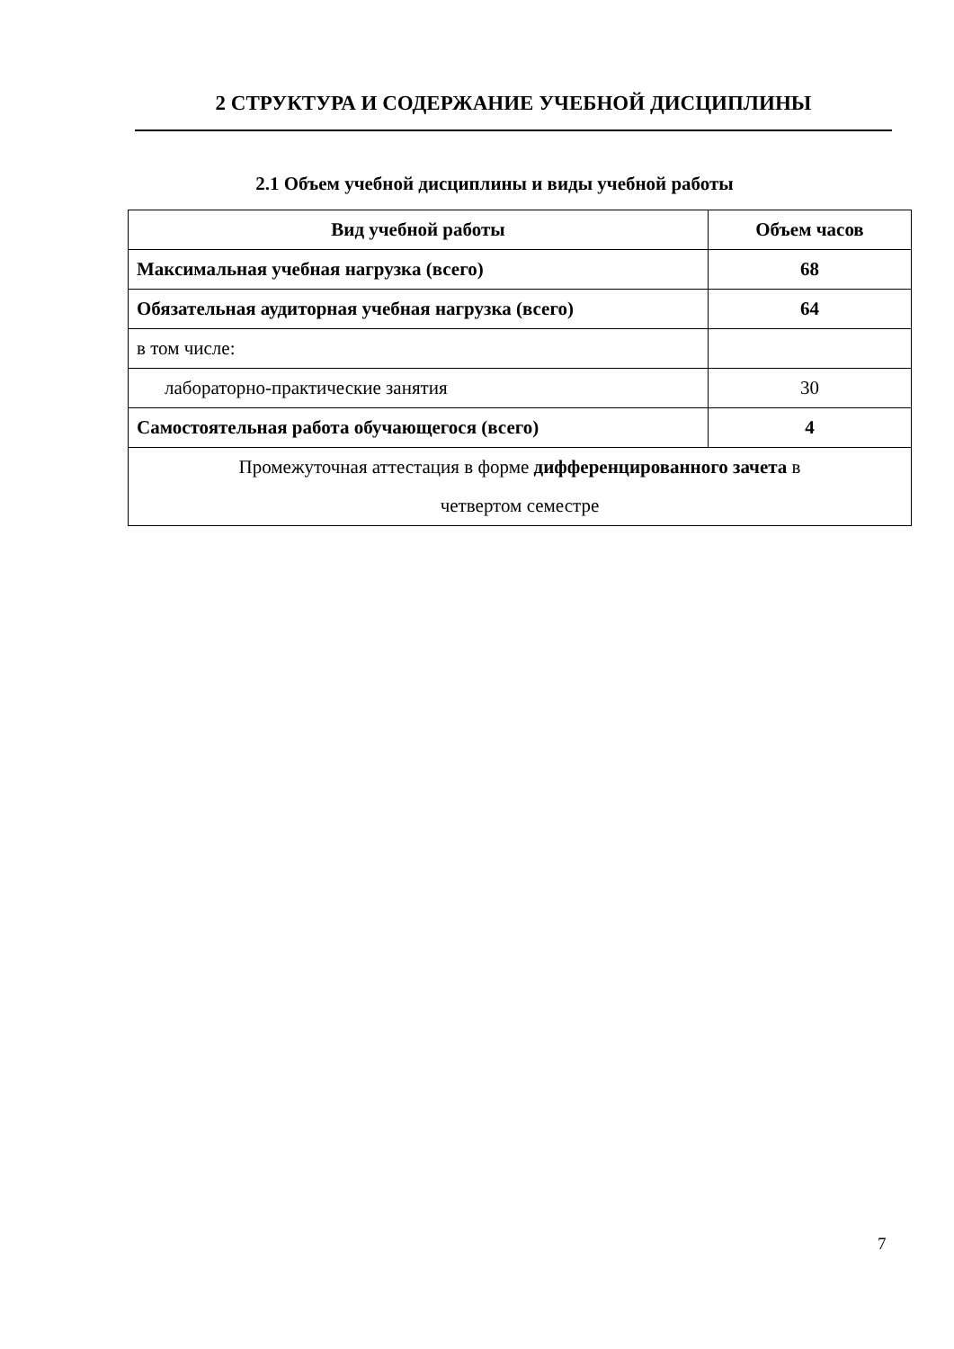2 СТРУКТУРА И СОДЕРЖАНИЕ УЧЕБНОЙ ДИСЦИПЛИНЫ
2.1 Объем учебной дисциплины и виды учебной работы
| Вид учебной работы | Объем часов |
| --- | --- |
| Максимальная учебная нагрузка (всего) | 68 |
| Обязательная аудиторная учебная нагрузка (всего) | 64 |
| в том числе: | |
| лабораторно-практические занятия | 30 |
| Самостоятельная работа обучающегося (всего) | 4 |
| Промежуточная аттестация в форме дифференцированного зачета в четвертом семестре | |
7